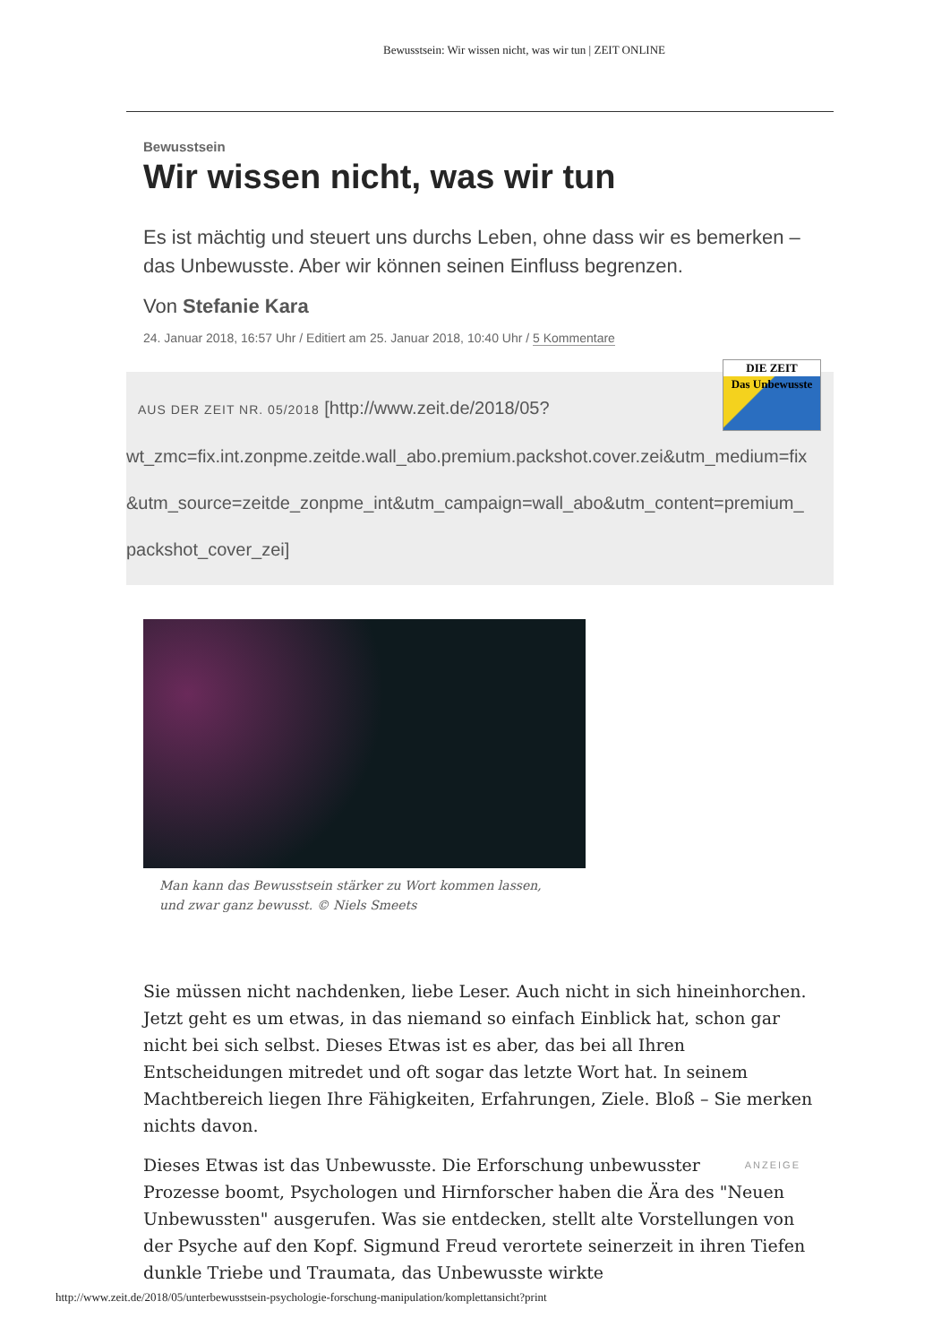Bewusstsein: Wir wissen nicht, was wir tun | ZEIT ONLINE
Bewusstsein
Wir wissen nicht, was wir tun
Es ist mächtig und steuert uns durchs Leben, ohne dass wir es bemerken – das Unbewusste. Aber wir können seinen Einfluss begrenzen.
Von Stefanie Kara
24. Januar 2018, 16:57 Uhr / Editiert am 25. Januar 2018, 10:40 Uhr / 5 Kommentare
DIE ZEIT
Das Unbewusste
AUS DER ZEIT NR. 05/2018 [http://www.zeit.de/2018/05?
wt_zmc=fix.int.zonpme.zeitde.wall_abo.premium.packshot.cover.zei&utm_medium=fix
&utm_source=zeitde_zonpme_int&utm_campaign=wall_abo&utm_content=premium_
packshot_cover_zei]
Man kann das Bewusstsein stärker zu Wort kommen lassen, und zwar ganz bewusst. © Niels Smeets
Sie müssen nicht nachdenken, liebe Leser. Auch nicht in sich hineinhorchen. Jetzt geht es um etwas, in das niemand so einfach Einblick hat, schon gar nicht bei sich selbst. Dieses Etwas ist es aber, das bei all Ihren Entscheidungen mitredet und oft sogar das letzte Wort hat. In seinem Machtbereich liegen Ihre Fähigkeiten, Erfahrungen, Ziele. Bloß – Sie merken nichts davon.
ANZEIGE Dieses Etwas ist das Unbewusste. Die Erforschung unbewusster Prozesse boomt, Psychologen und Hirnforscher haben die Ära des "Neuen Unbewussten" ausgerufen. Was sie entdecken, stellt alte Vorstellungen von der Psyche auf den Kopf. Sigmund Freud verortete seinerzeit in ihren Tiefen dunkle Triebe und Traumata, das Unbewusste wirkte
http://www.zeit.de/2018/05/unterbewusstsein-psychologie-forschung-manipulation/komplettansicht?print